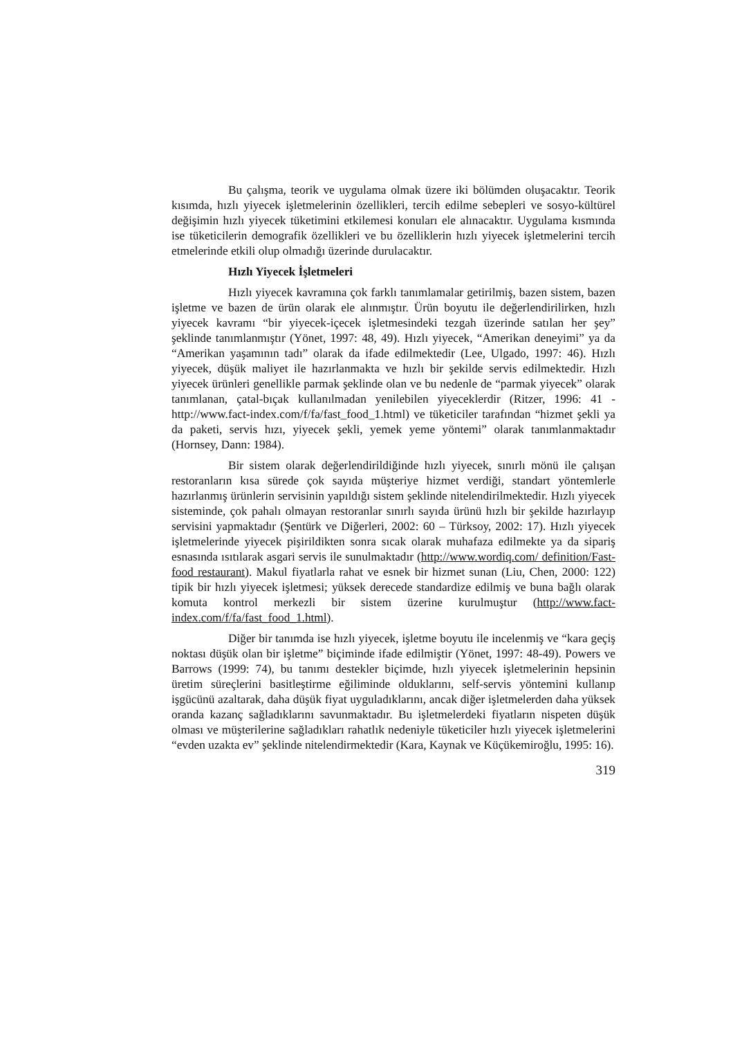Bu çalışma, teorik ve uygulama olmak üzere iki bölümden oluşacaktır. Teorik kısımda, hızlı yiyecek işletmelerinin özellikleri, tercih edilme sebepleri ve sosyo-kültürel değişimin hızlı yiyecek tüketimini etkilemesi konuları ele alınacaktır. Uygulama kısmında ise tüketicilerin demografik özellikleri ve bu özelliklerin hızlı yiyecek işletmelerini tercih etmelerinde etkili olup olmadığı üzerinde durulacaktır.
Hızlı Yiyecek İşletmeleri
Hızlı yiyecek kavramına çok farklı tanımlamalar getirilmiş, bazen sistem, bazen işletme ve bazen de ürün olarak ele alınmıştır. Ürün boyutu ile değerlendirilirken, hızlı yiyecek kavramı “bir yiyecek-içecek işletmesindeki tezgah üzerinde satılan her şey” şeklinde tanımlanmıştır (Yönet, 1997: 48, 49). Hızlı yiyecek, “Amerikan deneyimi” ya da “Amerikan yaşamının tadı” olarak da ifade edilmektedir (Lee, Ulgado, 1997: 46). Hızlı yiyecek, düşük maliyet ile hazırlanmakta ve hızlı bir şekilde servis edilmektedir. Hızlı yiyecek ürünleri genellikle parmak şeklinde olan ve bu nedenle de “parmak yiyecek” olarak tanımlanan, çatal-bıçak kullanılmadan yenilebilen yiyeceklerdir (Ritzer, 1996: 41 - http://www.fact-index.com/f/fa/fast_food_1.html) ve tüketiciler tarafından “hizmet şekli ya da paketi, servis hızı, yiyecek şekli, yemek yeme yöntemi” olarak tanımlanmaktadır (Hornsey, Dann: 1984).
Bir sistem olarak değerlendirildiğinde hızlı yiyecek, sınırlı mönü ile çalışan restoranların kısa sürede çok sayıda müşteriye hizmet verdiği, standart yöntemlerle hazırlanmış ürünlerin servisinin yapıldığı sistem şeklinde nitelendirilmektedir. Hızlı yiyecek sisteminde, çok pahalı olmayan restoranlar sınırlı sayıda ürünü hızlı bir şekilde hazırlayıp servisini yapmaktadır (Şentürk ve Diğerleri, 2002: 60 – Türksoy, 2002: 17). Hızlı yiyecek işletmelerinde yiyecek pişirildikten sonra sıcak olarak muhafaza edilmekte ya da sipariş esnasında ısıtılarak asgari servis ile sunulmaktadır (http://www.wordiq.com/ definition/Fast-food restaurant). Makul fiyatlarla rahat ve esnek bir hizmet sunan (Liu, Chen, 2000: 122) tipik bir hızlı yiyecek işletmesi; yüksek derecede standardize edilmiş ve buna bağlı olarak komuta kontrol merkezli bir sistem üzerine kurulmuştur (http://www.fact-index.com/f/fa/fast_food_1.html).
Diğer bir tanımda ise hızlı yiyecek, işletme boyutu ile incelenmiş ve “kara geçiş noktası düşük olan bir işletme” biçiminde ifade edilmiştir (Yönet, 1997: 48-49). Powers ve Barrows (1999: 74), bu tanımı destekler biçimde, hızlı yiyecek işletmelerinin hepsinin üretim süreçlerini basitleştirme eğiliminde olduklarını, self-servis yöntemini kullanıp işgücünü azaltarak, daha düşük fiyat uyguladıklarını, ancak diğer işletmelerden daha yüksek oranda kazanç sağladıklarını savunmaktadır. Bu işletmelerdeki fiyatların nispeten düşük olması ve müşterilerine sağladıkları rahatlık nedeniyle tüketiciler hızlı yiyecek işletmelerini “evden uzakta ev” şeklinde nitelendirmektedir (Kara, Kaynak ve Küçükemiroğlu, 1995: 16).
319